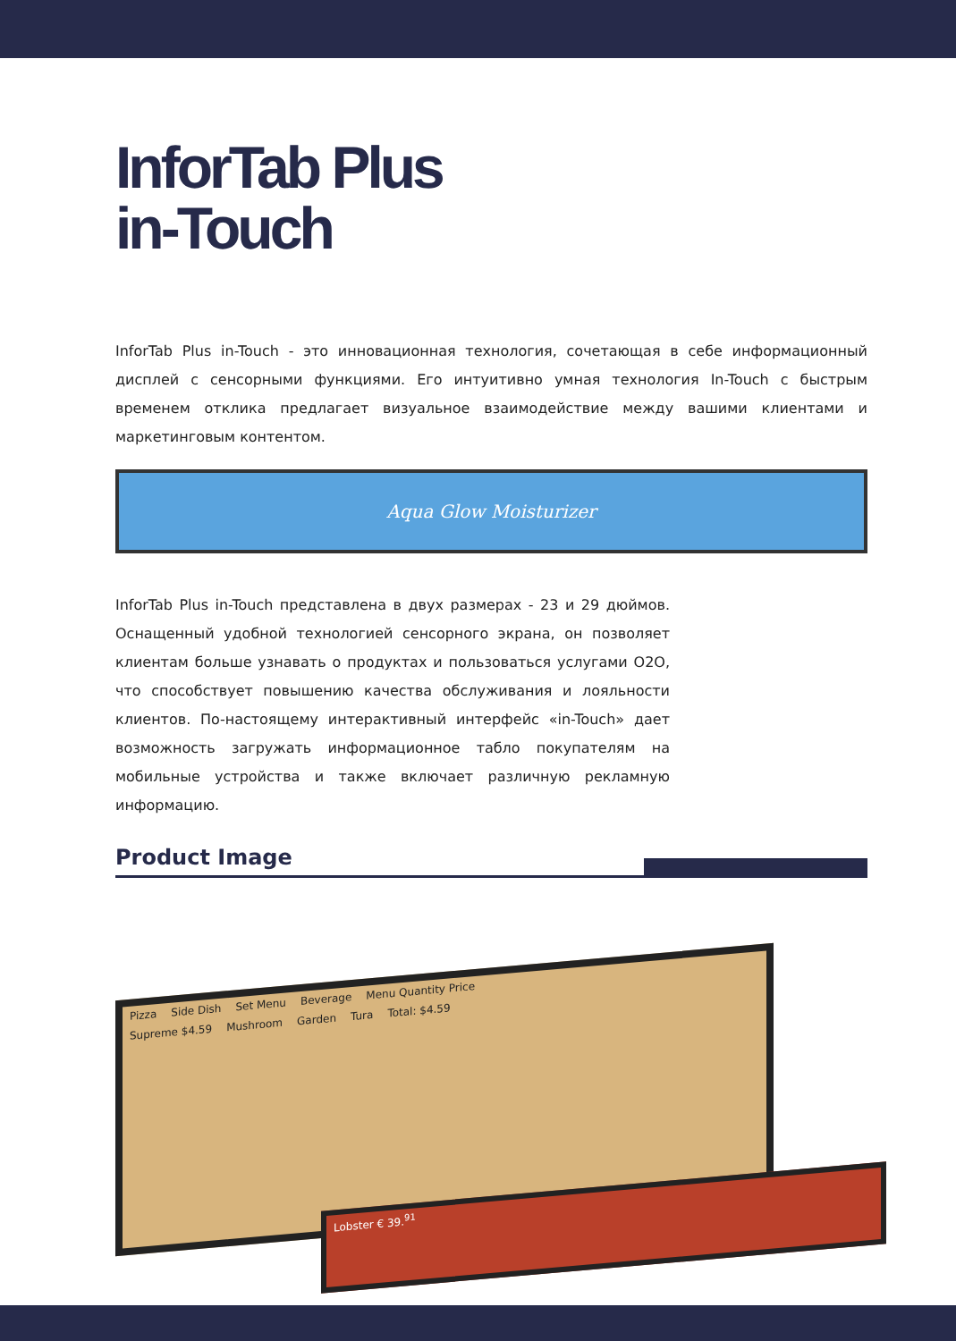InforTab Plus
in-Touch
InforTab Plus in-Touch - это инновационная технология, сочетающая в себе информационный дисплей с сенсорными функциями. Его интуитивно умная технология In-Touch с быстрым временем отклика предлагает визуальное взаимодействие между вашими клиентами и маркетинговым контентом.
Aqua Glow Moisturizer
InforTab Plus in-Touch представлена в двух размерах - 23 и 29 дюймов. Оснащенный удобной технологией сенсорного экрана, он позволяет клиентам больше узнавать о продуктах и пользоваться услугами O2O, что способствует повышению качества обслуживания и лояльности клиентов. По-настоящему интерактивный интерфейс «in-Touch» дает возможность загружать информационное табло покупателям на мобильные устройства и также включает различную рекламную информацию.
Product Image
Pizza Side Dish Set Menu Beverage Menu Quantity Price
Supreme $4.59 Mushroom Garden Tura Total: $4.59
Lobster € 39.<sup>91</sup>